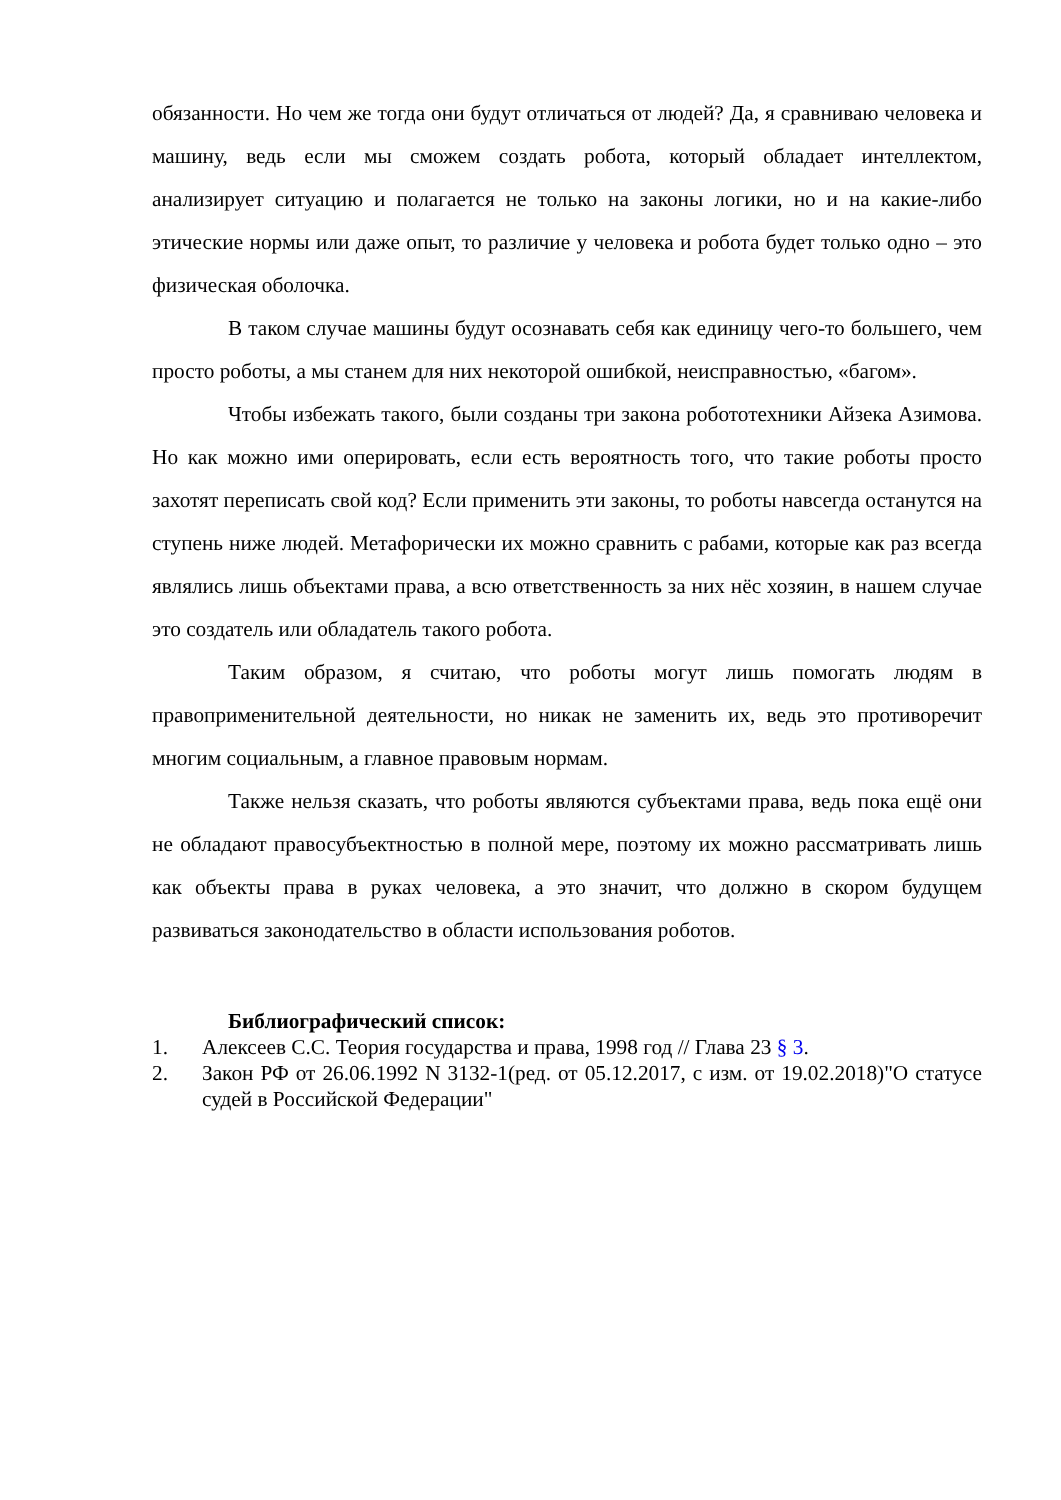обязанности. Но чем же тогда они будут отличаться от людей? Да, я сравниваю человека и машину, ведь если мы сможем создать робота, который обладает интеллектом, анализирует ситуацию и полагается не только на законы логики, но и на какие-либо этические нормы или даже опыт, то различие у человека и робота будет только одно – это физическая оболочка.
В таком случае машины будут осознавать себя как единицу чего-то большего, чем просто роботы, а мы станем для них некоторой ошибкой, неисправностью, «багом».
Чтобы избежать такого, были созданы три закона робототехники Айзека Азимова. Но как можно ими оперировать, если есть вероятность того, что такие роботы просто захотят переписать свой код? Если применить эти законы, то роботы навсегда останутся на ступень ниже людей. Метафорически их можно сравнить с рабами, которые как раз всегда являлись лишь объектами права, а всю ответственность за них нёс хозяин, в нашем случае это создатель или обладатель такого робота.
Таким образом, я считаю, что роботы могут лишь помогать людям в правоприменительной деятельности, но никак не заменить их, ведь это противоречит многим социальным, а главное правовым нормам.
Также нельзя сказать, что роботы являются субъектами права, ведь пока ещё они не обладают правосубъектностью в полной мере, поэтому их можно рассматривать лишь как объекты права в руках человека, а это значит, что должно в скором будущем развиваться законодательство в области использования роботов.
Библиографический список:
1. Алексеев С.С. Теория государства и права, 1998 год // Глава 23 § 3.
2. Закон РФ от 26.06.1992 N 3132-1(ред. от 05.12.2017, с изм. от 19.02.2018)"О статусе судей в Российской Федерации"